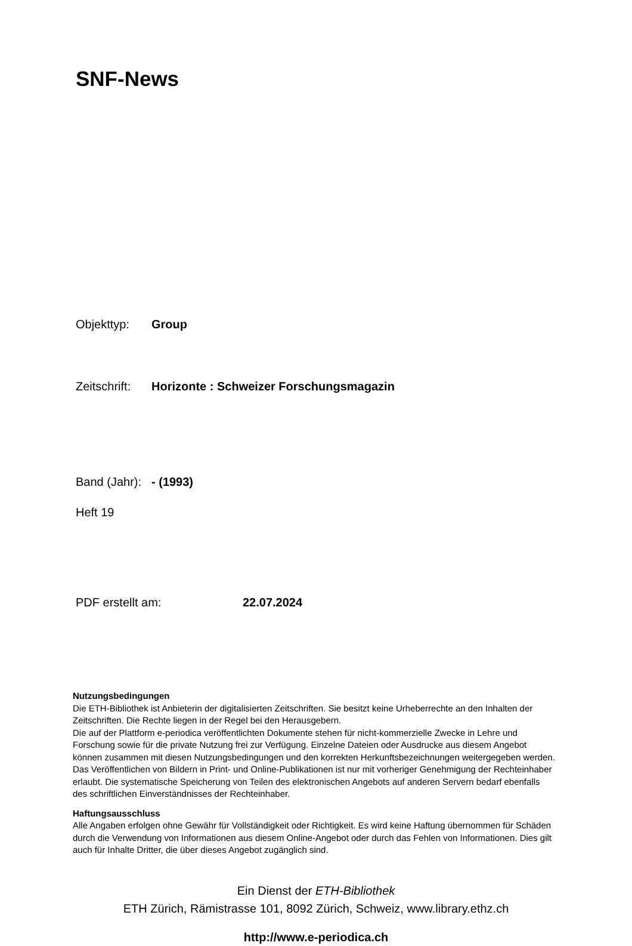SNF-News
Objekttyp: Group
Zeitschrift: Horizonte : Schweizer Forschungsmagazin
Band (Jahr): - (1993)
Heft 19
PDF erstellt am: 22.07.2024
Nutzungsbedingungen
Die ETH-Bibliothek ist Anbieterin der digitalisierten Zeitschriften. Sie besitzt keine Urheberrechte an den Inhalten der Zeitschriften. Die Rechte liegen in der Regel bei den Herausgebern.
Die auf der Plattform e-periodica veröffentlichten Dokumente stehen für nicht-kommerzielle Zwecke in Lehre und Forschung sowie für die private Nutzung frei zur Verfügung. Einzelne Dateien oder Ausdrucke aus diesem Angebot können zusammen mit diesen Nutzungsbedingungen und den korrekten Herkunftsbezeichnungen weitergegeben werden.
Das Veröffentlichen von Bildern in Print- und Online-Publikationen ist nur mit vorheriger Genehmigung der Rechteinhaber erlaubt. Die systematische Speicherung von Teilen des elektronischen Angebots auf anderen Servern bedarf ebenfalls des schriftlichen Einverständnisses der Rechteinhaber.
Haftungsausschluss
Alle Angaben erfolgen ohne Gewähr für Vollständigkeit oder Richtigkeit. Es wird keine Haftung übernommen für Schäden durch die Verwendung von Informationen aus diesem Online-Angebot oder durch das Fehlen von Informationen. Dies gilt auch für Inhalte Dritter, die über dieses Angebot zugänglich sind.
Ein Dienst der ETH-Bibliothek
ETH Zürich, Rämistrasse 101, 8092 Zürich, Schweiz, www.library.ethz.ch
http://www.e-periodica.ch